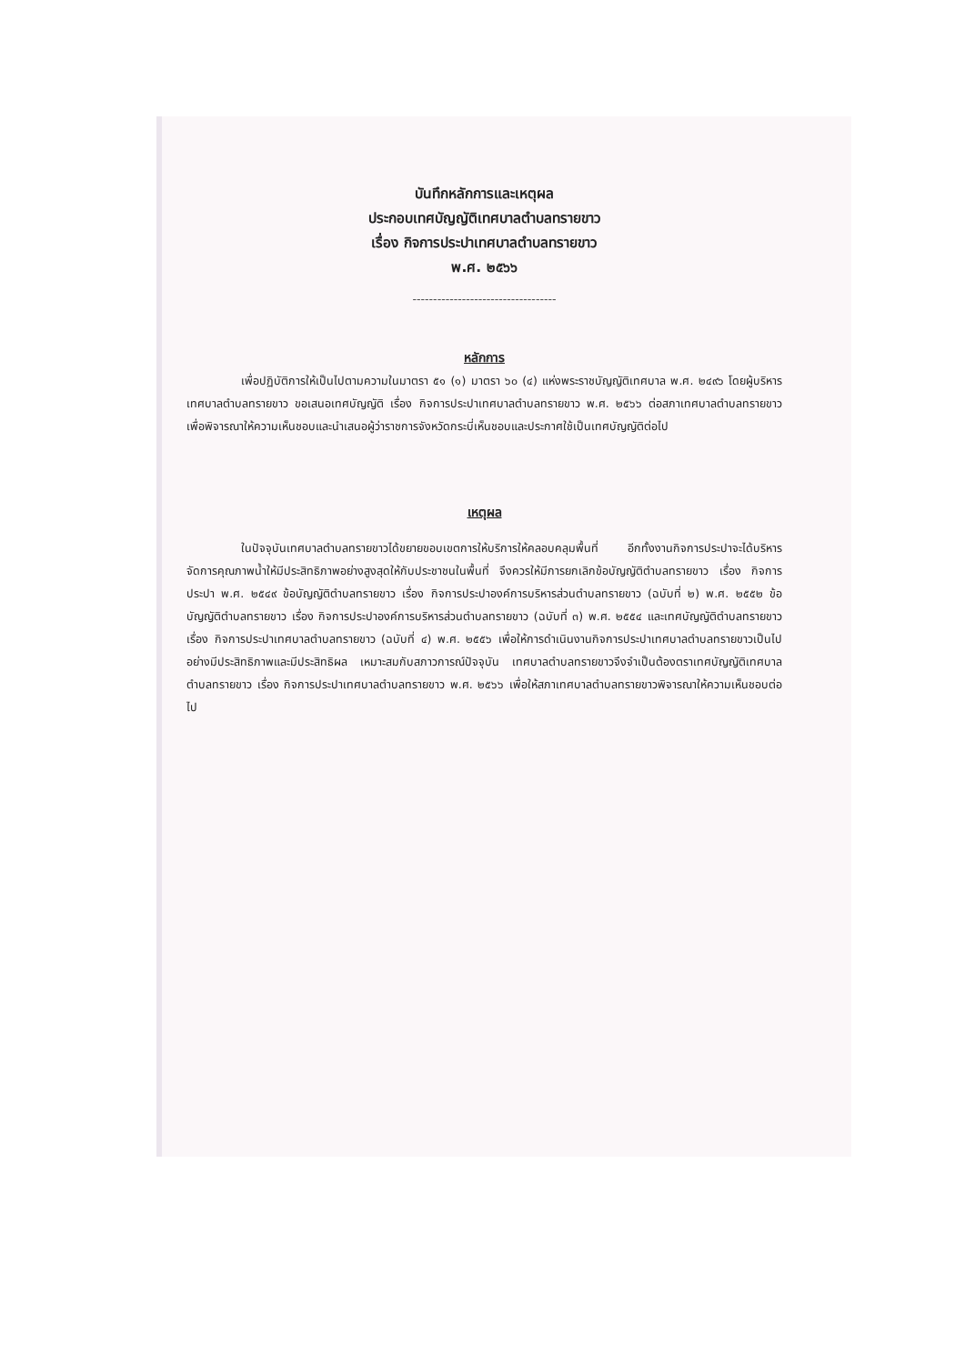บันทึกหลักการและเหตุผล
ประกอบเทศบัญญัติเทศบาลตำบลทรายขาว
เรื่อง กิจการประปาเทศบาลตำบลทรายขาว
พ.ศ. ๒๕๖๖
-----------------------------------
หลักการ
เพื่อปฏิบัติการให้เป็นไปตามความในมาตรา ๕๑ (๑) มาตรา ๖๐ (๔) แห่งพระราชบัญญัติเทศบาล พ.ศ. ๒๔๙๖ โดยผู้บริหารเทศบาลตำบลทรายขาว ขอเสนอเทศบัญญัติ เรื่อง กิจการประปาเทศบาลตำบลทรายขาว พ.ศ. ๒๕๖๖ ต่อสภาเทศบาลตำบลทรายขาว เพื่อพิจารณาให้ความเห็นชอบและนำเสนอผู้ว่าราชการจังหวัดกระบี่เห็นชอบและประกาศใช้เป็นเทศบัญญัติต่อไป
เหตุผล
ในปัจจุบันเทศบาลตำบลทรายขาวได้ขยายขอบเขตการให้บริการให้คลอบคลุมพื้นที่ อีกทั้งงานกิจการประปาจะได้บริหารจัดการคุณภาพน้ำให้มีประสิทธิภาพอย่างสูงสุดให้กับประชาชนในพื้นที่ จึงควรให้มีการยกเลิกข้อบัญญัติตำบลทรายขาว เรื่อง กิจการประปา พ.ศ. ๒๕๔๙ ข้อบัญญัติตำบลทรายขาว เรื่อง กิจการประปาองค์การบริหารส่วนตำบลทรายขาว (ฉบับที่ ๒) พ.ศ. ๒๕๕๒ ข้อบัญญัติตำบลทรายขาว เรื่อง กิจการประปาองค์การบริหารส่วนตำบลทรายขาว (ฉบับที่ ๓) พ.ศ. ๒๕๕๔ และเทศบัญญัติตำบลทรายขาว เรื่อง กิจการประปาเทศบาลตำบลทรายขาว (ฉบับที่ ๔) พ.ศ. ๒๕๕๖ เพื่อให้การดำเนินงานกิจการประปาเทศบาลตำบลทรายขาวเป็นไปอย่างมีประสิทธิภาพและมีประสิทธิผล เหมาะสมกับสภาวการณ์ปัจจุบัน เทศบาลตำบลทรายขาวจึงจำเป็นต้องตราเทศบัญญัติเทศบาลตำบลทรายขาว เรื่อง กิจการประปาเทศบาลตำบลทรายขาว พ.ศ. ๒๕๖๖ เพื่อให้สภาเทศบาลตำบลทรายขาวพิจารณาให้ความเห็นชอบต่อไป